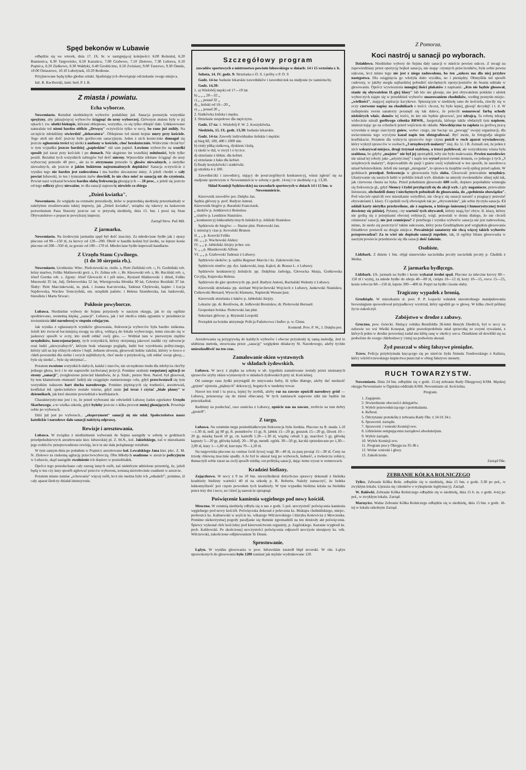Spęd bekonów w Lubawie
odbędzie się we wtorek, dnia 17. IX. br. w następującej kolejności: 6.00 Rożental, 6.20 Rumienica, 6.30 Targowisko, 6.50 Kazanice, 7.00 Grabowo, 7.10 Złotowo, 7.30 Lubawa, 8.10 Prątnica, 8.20 Zielkowo, 8.30 Wałdyki, 8.40 Grodziczno, 8.50 Zwiniarz, 9.00 Tuszewo, 9.30 Omule, 10.00 Ostaszewo, 10.10 Lubstynek, 10.20 Rodzone.
Przyjmowane będą tylko głodne sztuki. Spaźniających obowiązuje odczekanie swego miejsca.
Inż. R. Raciborski, instr. hod. P. I. R.
Z miasta i powiatu.
Echa wyborcze.
Nowemiasto. Rezultat niedzielnych wyborów podaliśmy już. Sanacja poruszyła wszystkie sprężyny, aby jaknajwięcej wyborców ściągnąć do urny wyborczej. Głównym atutem były w jej rękach t. zw. ulotki biskupie, którami oblepiono, wszystko, co się tylko oblepić dało. Udekorowano naturalnie też niemi bardzo obficie „Drwęcę" oczywiście tylko w nocy, bo rano już znikły. Na szczęście zdołaliśmy stwierdzić „dekoratora". Oblepiono też niemi hojnie mury przy kościele. Tego atoli nie dość jeszcze było gorliwcom sanacyjnym. Jeden z nich koniecznie domagał się jeszcze ogłoszenia treści tej ulotki z ambony w kościele, choć bezskutecznie. Widocznie chciał być w tym wypadku jeszcze bardziej „papieskim" niż sam papież. Łowiono wyborców na wszelki sposób już zaraz przy kościele i po domach. Nie skąpiono im wszelkiej usłużności, byle tylko poszli. Rezultat tych wszystkich zabiegów był dość mierny. Wprawdzie zdołano ściągnąć do urny wyborczej przeszło 40 proc., ale za to otrzymano przeszło ¼ głosów nieważnych, a nietylko nieważnych, ale jeszcze z jakim bukietem najrozmaitszych dopisków! Sanacja oczywiście z wyniku tego nie bardzo jest zadowolona i ma bardzo skwaszone miny. A jeżeli chodzi o cały powiat lubawski, to ten i tymrazem znów dowiódł, że nie chce mieć ze sanacją nic do czynienia. Powiat nasz wykazał bowiem bardzo słabą frekwencją głosujących — 28 proc., a jeżeli się jeszcze od tego odliczy głosy nieważne, to dla sanacji naprawdę niewiele co zbiega
„Dzień kwiatka".
Nowemiasto. Ze względu na rozmaite przeszkody, które w poprzednią niedzielę przeszkadzały w należytem zrealizowaniu takiej imprezy, jak „Dzień kwiatka", urządza się takowy za łaskawem pozwoleniem Pana Starosty jeszcze raz w przyszłą niedzielę, dnia 15. bm. i prosi się Szan Obywatelstwo o poparcie powyższej imprezy.
Zarząd Stow. Pań Mił.
Z jarmarku.
Nowemiasto. Na środowym jarmarku spęd był dość znaczny. Za młodociane bydło jak i opasy płacono od 90—150 zł, za krowy od 120—200. Obrót w handlu końmi był średni, za lepsze konie płacono od 200—350 zł, za gorsze od 100—170 zł. Młodociane bydło kupowali handlarze.
Z Urzędu Stanu Cywilnego.
(1 do 30 sierpnia rb.).
Nowemiasto. Urodzenia: Winc. Pieńczewski m. rzeźn. s, Piotr Zieliński rob. c, Fr. Godziński rob. leśny martwe, Feliks Malinowski gorz. s, Fr. Zelma rob. c, Br. Kłosowski rob. s, Br. Ruciński rob. s, Józef Gorzka rob. s. Zgony: Józef Głowacki 4 i pół mies., Ryszard Malinowski 1 dzień, Feliks Murawski 35 lat, Julj. Dobrowolska 52 lat, Wierzgowska Monika 30 lat, Celestyn Rosiński 37 lat. Śluby: Piotr Marcinkowski, m. piek. i Joanna Karczewska, Tadeusz Chylewski, kupiec i Łucja Najdrowska, Wacław Tomczyński, em. urzędnik państw. i Helena Szamborska, Jan Jankowski, biuralista i Marta Szwarc.
Pokłosie powyborcze.
Lubawa. Niedzielne wybory do Sejmu przyniosły w naszym okręgu, jak to się ogólnie spodziewano, sromotną klęskę „sanacji". Lubawa, jak i też okolica zdała egzamin w przedmiocie zrozumienia idei narodowej w stopniu celującym.
Jak wynika z ogłaszanych wyników głosowania, frekwencja wyborców była bardzo znikoma. Jeżeli kto zwracał baczniejszą uwagę na ulicę, widzącą do lokalu wyborczego, temu rzucało się w jaskrawy sposób w oczy, kto szedł oddać swój głos. — Widział tam w pierwszym rzędzie urzędników, koncesjonarjuszy, tych wszystkich, którzy otrzymują jakoweś zasiłki czy subwencje oraz ludzi „niewyraźnych", którym brak własnego poglądu, ludzi bez wyrobienia politycznego, którzy szli na lep różnych odezw i bujd. Jednem słowem, głosowali ludzie zależni, którzy w trosce o chleb powszedni dla siebie i swych najbliższych, choć może z przykrością, szli oddać swoje głosy,... byle się niedać... byle się utrzymać...
Pozatem zwożono wszystkich słabych, kaleki i starców, nie szczędzono trudu dla zdobycia choćby jednego głosu, lecz i to nie naprawiło zachwianej pozycji. Pomimo szalenie rozpętanej agitacji ze strony „sanacji", (rozgłoszono przecież kłamliwie, że p. Szulc, prezes Ston. Narod. był głosował, by tem kłamstwem otumanić ludzi) nie osiągnięto zamierzonego celu, gdyż przeciwstawił się tym wszystkim zakusom hart ducha narodowego. Pomimo piętrzących się trudności, aresztowań, konfiskat itd. społeczeństwo zostało wierne, gdyż umie już teraz i czytać „białe plamy" w dziennikach, jak ktoś słusznie powiedział o konfiskatach.
Charakterystyczne jest i to, że przed wyborami nie odwiedził Lubawę żaden egzekutor Urzędu Skarbowego, a to wielka szkoda, gdyż byłoby jeszcze o kilka procent mniej głosujących. Powetuje sobie po wyborach.
Dziś już jest po wyborach... „eksperyment" sanacji się nie udał. Społeczeństwo nasze katolickie i narodowe dało sanacji należytą odprawę.
Rewizje i aresztowania.
Lubawa. W związku z niedzielnemi wyborami do Sejmu nastąpiły w sobotę w godzinach przedpołudniowych aresztowanie kier. lubawskiej pl. Z. M.N., kol. Jakielskiego, zaś w mieszkaniu jego rodziców przeprowadzono rewizję, lecz ta nie dała pożądanego rezultatu.
W tym samym dniu po południu w Prątnicy aresztowano kol. Lewalskiego Jana kier. plac. Z. M. N. Złotowo za rzekomą agitację przeciwwyborczą. Obu Młodych osadzono w areszcie policyjnym w Lubawie, skąd nastąpiło zwolnienie ich dopiero w poniedziałek.
Oprócz tego przesłuchano cały szereg innych osób, zaś niektórym udzielono przestróg, że, jeżeli będą w ten czy inny sposób agitować przeciw wyborom, zostaną niezwłocznie osadzeni w areszcie.
Pozatem miano zamiar „schowania" więcej osób, lecz nie można było ich „odnaleźć", pomimo, iż cały aparat śledczy działał intensywnie.
Szczegółowy program
zawodów sportowych o mistrzostwo powiatu lubawskiego w dniach: 14 i 15 września r. b.
Sobota, 14. IV. godz. 9: Strzelania o O. S. i próby o P. O. S
Godz. 14-ta: badanie lekarskie zawodników i zawodniczek na stadjonie (w namiotach).
Godz. 14,30:
1. a) Wielobój męski od 17—19 lat.
b) „ „ „ 20—32 „
c) „ „ ponad 32 „
d) „ żeński od 18—20 „
e) „ „ ponad 20 „
2. Siatkówka żeńska i męska.
3. Strzelanie zespołowe dla mężczyzn.
Godz. 17-ta: 1. Wielobój P. W. 2. Koszykówka.
Niedziela, 15. IX. godz. 13,30: badanie lekarskie.
Godz. 14-ta: Zawody indywidualne żeńskie i męskie:
a) bieg 60, 100, 400 i 1000 mtr.
b) rzuty piłką siatkową, dyskiem i kulą.
c) skoki w dal, w zwyż i o tyczce.
d) strzelanie z kbkm. dla kobiet.
e) strzelanie z łuku dla kobiet.
f) finały koszykówki i siatkówki.
g) sztafeta 4 x 100.
Zawodniczki i zawodnicy, stający do poszczególnych konkurencyj, winni zgłosić się na stadjonie sportowym w Nowemmieście w sobotę o godz. 14-tej i w niedzielę o g. 13,30.
Skład Komisji Sędziowskiej na zawodach sportowych w dniach 14 i 15 bm. w Nowemmieście.
Kierownik zawodów por. Dulęba Jan.
Sędzia główny p. prof. Rudysz Antoni.
Kierownik biegów p. Barański Franciszek.
„ skoków p. Jentkiewicz Bolesław.
„ rzutów p. Lendzion Stanisław.
„ konkurencyj lekkoatletycznych żeńskich p. Jeliński Stanisław.
Sędziowie do biegów: — Starter plut. Piotrowski Jan.
I. mierzący czas p. Kowalski Brunon
II. „ „ p. Korecki Feliks
III. „ „ p. Wachowski Aleksy
IV. „ „ p. Jabłoński Alojzy pchor. rez.
V. „ „ p. Błaszkowski Alfons
VI. „ „ p. Grabowski Tadeusz z Lubawy.
Sędziowie skoków: p. sędzia Regener Marcin i ks. Zakrzewski Jan.
Sędziowie rzutów: pp. dyr. Jankowski, insp. Kąkol, dr. Brasse L. z Lubawy.
Sędziowie konkurencyj żeńskich: pp. Dulębina Jadwiga, Głowacka Marja, Gretkowska Cecylja, Kujawska Helena.
Sędziowie do gier sportowych: pp. prof. Rudysz Antoni, Ruchalski Walenty z Lubawy.
Kierownik strzelania: pp. sierżant Wojciechowski Wojciech z Lubawy, Jankowski Stanisław, Cetkowski Bernard, Wysocki Klemens, Napierski Wenancjusz.
Kierownik strzelania z łuków p. Jabłoński Alojzy.
Lekarze: pp. dr. Rostówna, dr. Jedlewski Bronisław, dr. Piotrowski Bernard.
Gospodarz boiska: Piotrowski Jan plut.
Sekretarz główny: p. Rzymski Leopold.
Porządek na boisku utrzymuje Policja Państwowa i hufiec p. w. Gimn.
Komend. Pow. P. W., J. Dulęba por.
Aresztowania są przygrywką do każdych wyborów i obecne przyniosły tę samą melodję. Jest to ulubiona metoda, stosowana przez „sanację" względem działaczy St. Narodowego, ażeby tychże unieszkodliwić na ten czas.
Zamalowanie okien wystawnych
w składach żydowskich.
Lubawa. W nocy z piątku na sobotę w ub. tygodniu zamalowane zostały przez nieznanych sprawców szyby okien wystawnych w składach żydowskich przy ul. Kościelnej.
Od samego rana żydki przystąpili do zmywania farby, ili tylko dlatego, ażeby dać możność „gojom" ujrzenia „pięknych" dekoracyj, bogatych w tandetny towar.
Nawet ten trud i ta praca, lepiej by zrobili, ażeby raz na zawsze opuścili narodowy gród — Lubawę, przenosząc się do ziemi obiecanej. W tych zamiarach napewno nikt nie będzie im przeszkadzał.
Radzimy na posłuchać, raso semicka z Lubawy, opuście nas na zawsze, zrobicie na tem dobry „geszeft".
Z targu.
Lubawa. Na ostatnim targu poniedziałkowym frekwencja była średnia. Płacono za ft. masła 1.10—1.30 zł, mdl. jaj 80 gr, ft. pomidorów 15 gr, ft. jabłek 15—20 gr, gruszek 15—20 gr, śliwek 10—20 gr, miarkę fasoli 10 gr, ctr. kartofli 1.20—1.30 zł, wiązkę cebuli 5 gr, marchwi 5 gr, główkę kapusty 5—20 gr, główkę kalafj. 20—30 gr, mendl. ogórk. 30—50 gr, kaczki sprzedawano po 1,30—2,00 zł, kury 1—1,80 zł, kurczęta 70—1,20 zł.
Na targowisku płacono za centnar świń żywej wagi 30—40 zł, za parę prosiąt 15—30 zł. Ceny na trzodę chlewną znacznie spadły. A że był to akurat targ po wyborach, ludność, a zwłaszcza rolnicy, tłumaczyli sobie zaraz na swój sposób zniżkę cen polityką sanacji, dając temu wyraz w rozmowach.
Kradzież bielizny.
Zajączkowo. W nocy z 9 na 10 bm. niewyśledzeni dotychczas sprawcy dokonali z bielnika kradzieży bielizny wartości 40 zł na szkodę p. R. Roberta. Należy zaznaczyć, że ludzka lekkomyślność jest często powodem tych kradzieży. W tym wypadku bielizna leżała na bielniku przez trzy dni i noce, no i ktoś ją nareszcie sprzątnął.
Poświęcenie kamienia węgielnego pod nowy kościół.
Mroczno. W ostatnią niedzielę odbyła się u nas o godz. 5 poł. uroczystość poświęcenia kamienia węgielnego pod nowy kościół. Poświęcenia dokonał z polecenia ks. Biskupa chełmińskiego, miejsc. proboszcz ks. Kalinowski w asyście ks. wikarego Wilczewskiego i kleryka Kotewicza z Mroczenka. Pomimo niekorzystnej pogody parafjanie się tłumnie zgromadzili na ten doniosły akt poświęcenia. Śpiewy wykonał chór kościelny pod kierownictwem organisty, p. Zagórskiego. Kazanie wygłosił ks. prob. Kalitowski. Po skończonej uroczystości poświęcenia odprawił uroczyste nieszpory ks. wik. Wilczewski, zakończone odśpiewaniem Te Deum.
Sprostowanie.
Łążyn. W wyniku głosowania w pow. lubawskim zaszedł błąd zecerski. W okr. Łążyn uprawnionych do głosowania było 1200 zamiast jak mylnie wydrukowano 120.
Z Pomorza.
Koci nastrój u sanacji po wyborach.
Działdowo. Niedzielne wybory do Sejmu dały sanacji w mieście pewien sukces. Z uwagi na zapowiedziany przez opozycję bojkot sanacja, nie mając czynnych przeciwników, była sobie pewna sukcesu, lecz mimo tego nie jest z niego zadowolona, bo ten „sukces ma dla niej przykre następstwa. Dla osiągnięcia go włożyła dużo wysiłku, no i pieniędzy. Obmyśliła też sposób cudowny, w jakiby mogła najbardziej pobudzić niechętnych opozycjonistów do brania udziału w głosowaniu. Oprócz wywieszenia mnogiej ilości plakatów z napisami: „Kto nie będzie głosował, stanie się obywatelem II.-giej klasy" lub kto nie głosuje, nie jest obywatelem polskim i ulotek wyborczych zajęto się w przeddzień wyborów smarowaniem chodników, według pomysłu miejsc. „wielkości", mającej aspiracje kacykowe. Spieszącym w niedzielę rano do kościoła, rzuciły się w oczy czerwone napisy na chodnikach o treści: chcesz, by było lepiej, głosuj! decyduj! i t. d. W zaślepieniu swem sanatorzy posunęli się tak dalece, że polecili osmarować farbą schody niektórych właśc. domów tej treści, że kto nie będzie głosować, jest zdrajcą. Ta robotę zdrajcę widocznie uznali gorliwego członka BBWR., Jaegertala, którego także obdarzyli tym napisem, umieszczając go na schodach przed wejściem do składu. Niewdzięczna ta zapłata za gorliwą pracę wywołała u niego siarczysty gniew, wobec czego, nie bacząc na „powagę" swojej organizacji, dla uwiecznienia tego wyczynu kazał napis ten sfotografować. Być może, że fotografja ulegnie konfiskacie. Pozatem dla wykrycia sprawców tego czynu puścił w ruch aparat wywiadowczy, który wykrył sprawców w osobach „3 urzędowych malarzy" niej. Kr. U. i B. Zeznali oni, że jeden z nich wskazywał miejsce, drugi trzymał szablonę, a trzeci pędzlował, ale wszystkiemu winna była szablona, bo gdyby „majster" nie był jej sporządził, toby nie było malowania. Pewien narodowiec nie uznał tej roboty jako „artystycznej" i napis ten wytarł przed swoim domem, co jednego z tych „3 urzędowych malarzy", doprowadziło do pasji i gniew swój wyładował w ten sposób, że narodowca uznał bolszewikiem. Jeżeli nie nastąpi „mruganie", to sprawa ta znajdzie swój epilog przed sądem. W godzinach przedpoł. frekwencja w głosowaniu była słaba. Głosowali przeważnie urzędnicy. Ukazywanie się naszych ludzi w pobliżu lokali wyb. działało na umysły zwolenników silnej ręki tak, jak czerwona chusta na byka. Przed południem głosowało 600 osób, dopiero popołudniu wzmogła się frekwencja gł., gdyż Niemcy i żydzi przyłączyli się do akcji wyb. i gdy naganiacze, przeważnie listonosze, obchodzili domy i niechętnych pobudzali do głosowania, do „spełnienia obowiązku". Pod wieczór opuścili swe mieszkanie wstydliwi, nie chcący się sanacji narazić a pragnący pozostać obywatelami I. klasy. Ci spełnili swój obowiązek tak po „obywatelsku", jak sobie życzyła sanacja. Ci oddali karty nietylko przekreślone, ale z napisem, o którego śmiesznej i humorystycznej treści dowiemy się później. Pytamy, czy wartość tych obywateli, którzy mają być obyw. II. klasy, którzy nie godzą się z przepisami obecnej ordynacji, wzgl. pozostali w domu dlatego, że nie chcieli ośmieszać sanacji, nie jest cenniejsza? Z przebiegu i wyniku wyborów sanacja nie jest zadowolona, mimo, że może się poszczycić takim sukcesem, który poza Grudziądzem pod względem głosowania Działdowo postawił na drugie miejsce. Poważniejsi sanatorzy nie chcą więcej takich wyborów przeprowadzać! Za to wieś nie dopisała sanacji zupełnie, tak, iż ogólny bilans głosowania w naszym powiecie przedstawia się dla sanacji dość żałośnie.
Osobiste.
Lidzbark. Z dniem 1 bm. objął stanowisko naczelnika poczty naczelnik poczty p. Gładzik z Mełna.
Z jarmarku bydlęcego.
Lidzbark. Ub. jarmark na bydło i konie wykazał średni spęd. Płacono za mleczne krowy 80—150 zł i wyżej, za młode bydło do uboju 40—80 zł, cielęta 10—12 zł, kozy 10—15, owce 15—25, konie robocze 60—150 zł, lepsze 200—400 zł. Popyt na bydło i konie słaby.
Tragiczny wypadek z bronią.
Grudziądz. W mieszkaniu st. post. P. P. Łopacki wskutek nieostrożnego manipulowania browningiem spowodował przypadkowy wystrzał, który ugodził go w głowę. W kilka chwil później życie zakończył.
Zabójstwo w drodze z zabawy.
Gruczno, pow. świecki. Służący rolnika Brenfeldta 26-letni Henryk Diedrich, był w nocy na zabawie we wsi Wielki Konopat, gdzie prawdopodobnie miał sprzeczkę ze swymi rywalami, z których jeden w drodze powrotnej zadał mu kłótą ranę w okolicy serca. Ostatkiem sił dowlókł się na podwórze do swego chlebodawcy i tutaj na podwórzu skonał.
Żyd puszczał w obieg fałszywe pieniądze.
Tczew. Policja przytrzymała kręcącego się po mieście żyda Szmula Tondowskiego z Kalisza, który wśród tczewskiego kupiectwa puszczał w obieg fałszywe monety.
RUCH TOWARZYSTW.
Nowemiasto. Dnia 24 bm. odbędzie się o godz. 15-tej zebranie Rady Okręgowej KSM. Męskiej okręgu Nowemiasto w Ognisku oddziału KSM. Nowemiasto ul. Kościelna.
Program.
1. Zagajenie.
2. Stwierdzenie obecności delegatów.
3. Wybór przewodniczącego i protokulanta.
4. Referat.
5. Odczytanie protokółu z zebrania Rady Okr. z 24 IX 34 r.
6. Sprawozd. zarządu.
7. Sprawozd. i wnioski Komisji rew.
8. Udzielenie ustępującemu zarządowi absolutorjum.
9. Wybór zarządu.
10. Wybór Komisji rew.
11. Program pracy Okręgu na 35-36 r.
12. Wolne wnioski i głosy.
13. Zakończenie.
Zarząd Okr.
ZEBRANIE KÓŁKA ROLNICZEGO
Tylice. Zebranie Kółka Roln. odbędzie się w niedzielę, dnia 15 bm. o godz. 3.30 po poł., w zwykłym lokalu. Uprasza się członków o wykupienie legitymacyj. Zarząd.
W. Bałówki. Zebranie Kółka Rolniczego odbędzie się w niedzielę, dnia 15 b. m. o godz. 4-tej po poł., w zwykłym lokalu. Zarząd.
Marzęcice. Walne Zebranie Kółka Rolniczego odbędzie się w niedzielę, dnia 15 bm. o godz. 16-tej w lokalu szkolnym Zarząd.